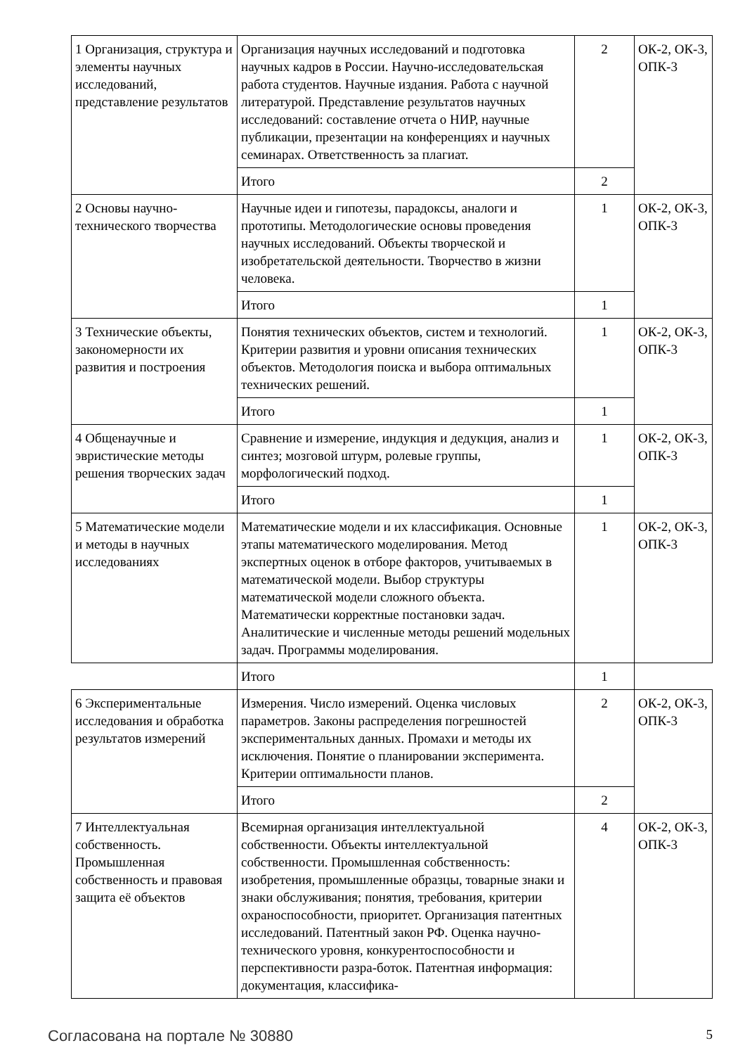| 1 Организация, структура и элементы научных исследований, представление результатов | Организация научных исследований и подготовка научных кадров в России. Научно-исследовательская работа студентов. Научные издания. Работа с научной литературой. Представление результатов научных исследований: составление отчета о НИР, научные публикации, презентации на конференциях и научных семинарах. Ответственность за плагиат. | 2 | ОК-2, ОК-3, ОПК-3 |
| | Итого | 2 | |
| 2 Основы научно-технического творчества | Научные идеи и гипотезы, парадоксы, аналоги и прототипы. Методологические основы проведения научных исследований. Объекты творческой и изобретательской деятельности. Творчество в жизни человека. | 1 | ОК-2, ОК-3, ОПК-3 |
| | Итого | 1 | |
| 3 Технические объекты, закономерности их развития и построения | Понятия технических объектов, систем и технологий. Критерии развития и уровни описания технических объектов. Методология поиска и выбора оптимальных технических решений. | 1 | ОК-2, ОК-3, ОПК-3 |
| | Итого | 1 | |
| 4 Общенаучные и эвристические методы решения творческих задач | Сравнение и измерение, индукция и дедукция, анализ и синтез; мозговой штурм, ролевые группы, морфологический подход. | 1 | ОК-2, ОК-3, ОПК-3 |
| | Итого | 1 | |
| 5 Математические модели и методы в научных исследованиях | Математические модели и их классификация. Основные этапы математического моделирования. Метод экспертных оценок в отборе факторов, учитываемых в математической модели. Выбор структуры математической модели сложного объекта. Математически корректные постановки задач. Аналитические и численные методы решений модельных задач. Программы моделирования. | 1 | ОК-2, ОК-3, ОПК-3 |
| | Итого | 1 | |
| 6 Экспериментальные исследования и обработка результатов измерений | Измерения. Число измерений. Оценка числовых параметров. Законы распределения погрешностей экспериментальных данных. Промахи и методы их исключения. Понятие о планировании эксперимента. Критерии оптимальности планов. | 2 | ОК-2, ОК-3, ОПК-3 |
| | Итого | 2 | |
| 7 Интеллектуальная собственность. Промышленная собственность и правовая защита её объектов | Всемирная организация интеллектуальной собственности. Объекты интеллектуальной собственности. Промышленная собственность: изобретения, промышленные образцы, товарные знаки и знаки обслуживания; понятия, требования, критерии охраноспособности, приоритет. Организация патентных исследований. Патентный закон РФ. Оценка научно-технического уровня, конкурентоспособности и перспективности разра-боток. Патентная информация: документация, классифика- | 4 | ОК-2, ОК-3, ОПК-3 |
Согласована на портале № 30880 5